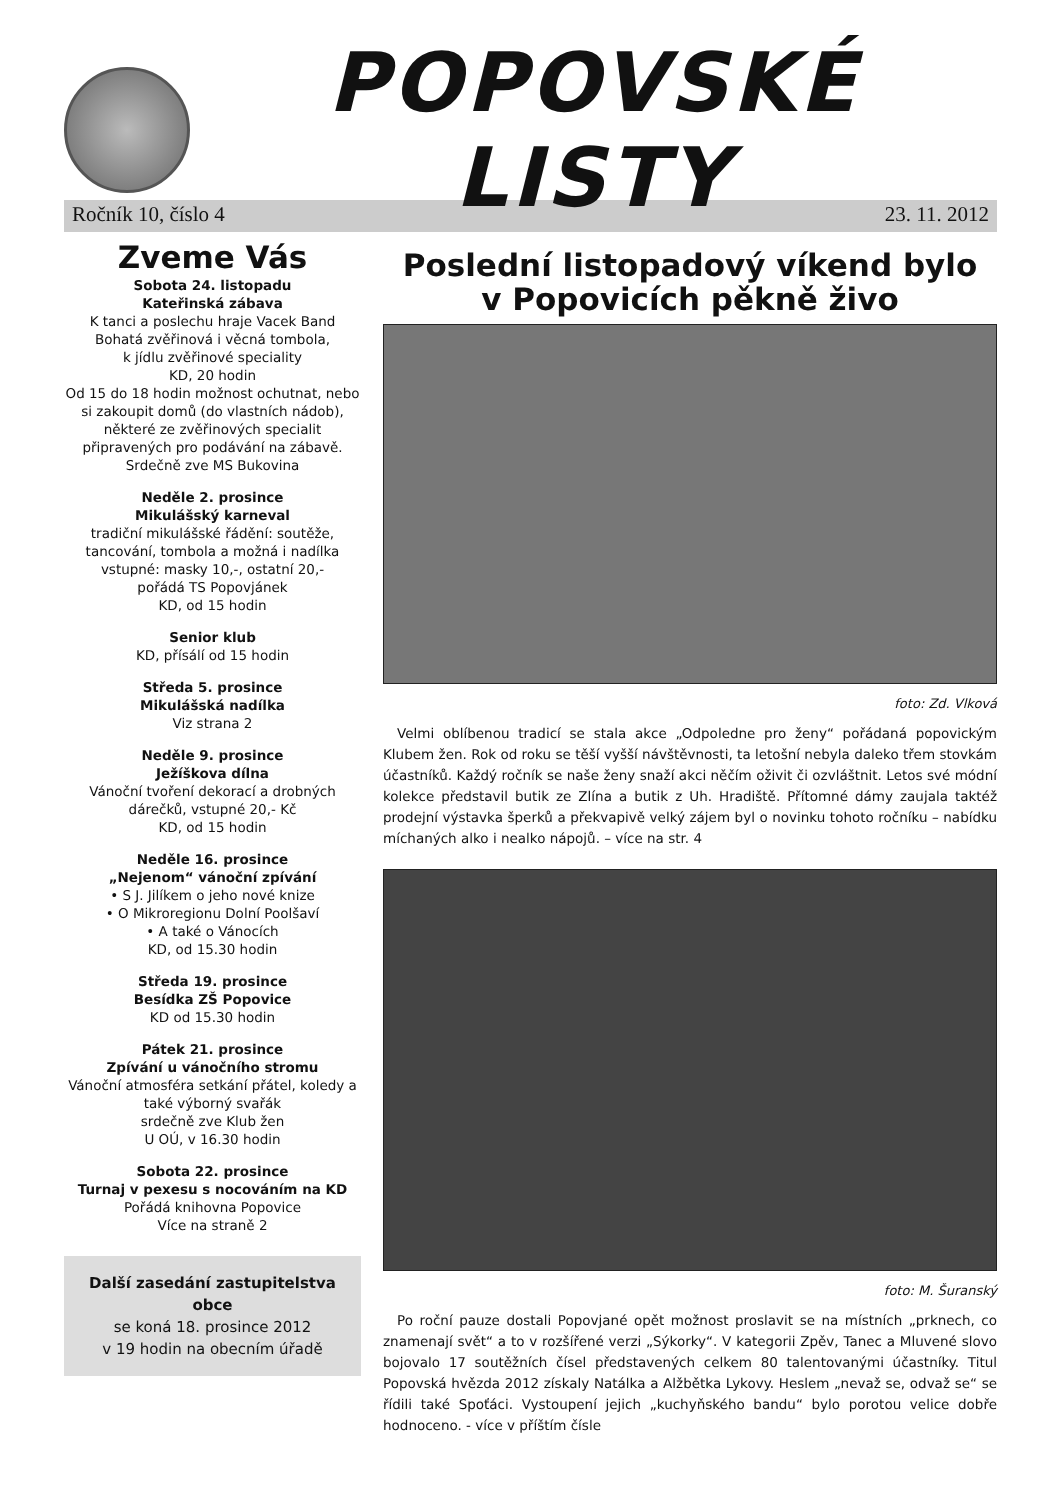POPOVSKÉ LISTY
Ročník 10, číslo 4 23. 11. 2012
Zveme Vás
Sobota 24. listopadu
Kateřinská zábava
K tanci a poslechu hraje Vacek Band
Bohatá zvěřinová i věcná tombola,
k jídlu zvěřinové speciality
KD, 20 hodin
Od 15 do 18 hodin možnost ochutnat, nebo si zakoupit domů (do vlastních nádob), některé ze zvěřinových specialit připravených pro podávání na zábavě.
Srdečně zve MS Bukovina
Neděle 2. prosince
Mikulášský karneval
tradiční mikulášské řádění: soutěže, tancování, tombola a možná i nadílka
vstupné: masky 10,-, ostatní 20,-
pořádá TS Popovjánek
KD, od 15 hodin
Senior klub
KD, přísálí od 15 hodin
Středa 5. prosince
Mikulášská nadílka
Viz strana 2
Neděle 9. prosince
Ježíškova dílna
Vánoční tvoření dekorací a drobných dárečků, vstupné 20,- Kč
KD, od 15 hodin
Neděle 16. prosince
„Nejenom“ vánoční zpívání
• S J. Jilíkem o jeho nové knize
• O Mikroregionu Dolní Poolšaví
• A také o Vánocích
KD, od 15.30 hodin
Středa 19. prosince
Besídka ZŠ Popovice
KD od 15.30 hodin
Pátek 21. prosince
Zpívání u vánočního stromu
Vánoční atmosféra setkání přátel, koledy a také výborný svařák
srdečně zve Klub žen
U OÚ, v 16.30 hodin
Sobota 22. prosince
Turnaj v pexesu s nocováním na KD
Pořádá knihovna Popovice
Více na straně 2
Další zasedání zastupitelstva obce
se koná 18. prosince 2012
v 19 hodin na obecním úřadě
Poslední listopadový víkend bylo
v Popovicích pěkně živo
foto: Zd. Vlková
Velmi oblíbenou tradicí se stala akce „Odpoledne pro ženy“ pořádaná popovickým Klubem žen. Rok od roku se těší vyšší návštěvnosti, ta letošní nebyla daleko třem stovkám účastníků. Každý ročník se naše ženy snaží akci něčím oživit či ozvláštnit. Letos své módní kolekce představil butik ze Zlína a butik z Uh. Hradiště. Přítomné dámy zaujala taktéž prodejní výstavka šperků a překvapivě velký zájem byl o novinku tohoto ročníku – nabídku míchaných alko i nealko nápojů. – více na str. 4
foto: M. Šuranský
Po roční pauze dostali Popovjané opět možnost proslavit se na místních „prknech, co znamenají svět“ a to v rozšířené verzi „Sýkorky“. V kategorii Zpěv, Tanec a Mluvené slovo bojovalo 17 soutěžních čísel představených celkem 80 talentovanými účastníky. Titul Popovská hvězda 2012 získaly Natálka a Alžbětka Lykovy. Heslem „nevaž se, odvaž se“ se řídili také Spoťáci. Vystoupení jejich „kuchyňského bandu“ bylo porotou velice dobře hodnoceno. - více v příštím čísle